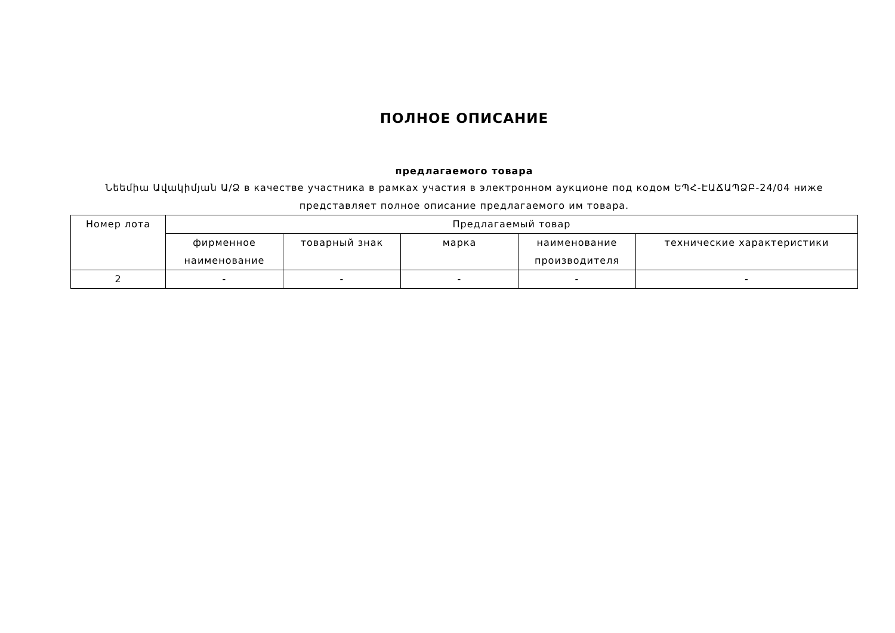ПОЛНОЕ ОПИСАНИЕ
предлагаемого товара
Նեեմիա Ավակիմյան Ա/Ձ в качестве участника в рамках участия в электронном аукционе под кодом ԵՊՀ-ԷԱՃԱՊՁԲ-24/04 ниже представляет полное описание предлагаемого им товара.
| Номер лота | Предлагаемый товар | | | | |
| --- | --- | --- | --- | --- | --- |
| | фирменное наименование | товарный знак | марка | наименование производителя | технические характеристики |
| 2 | - | - | - | - | - |